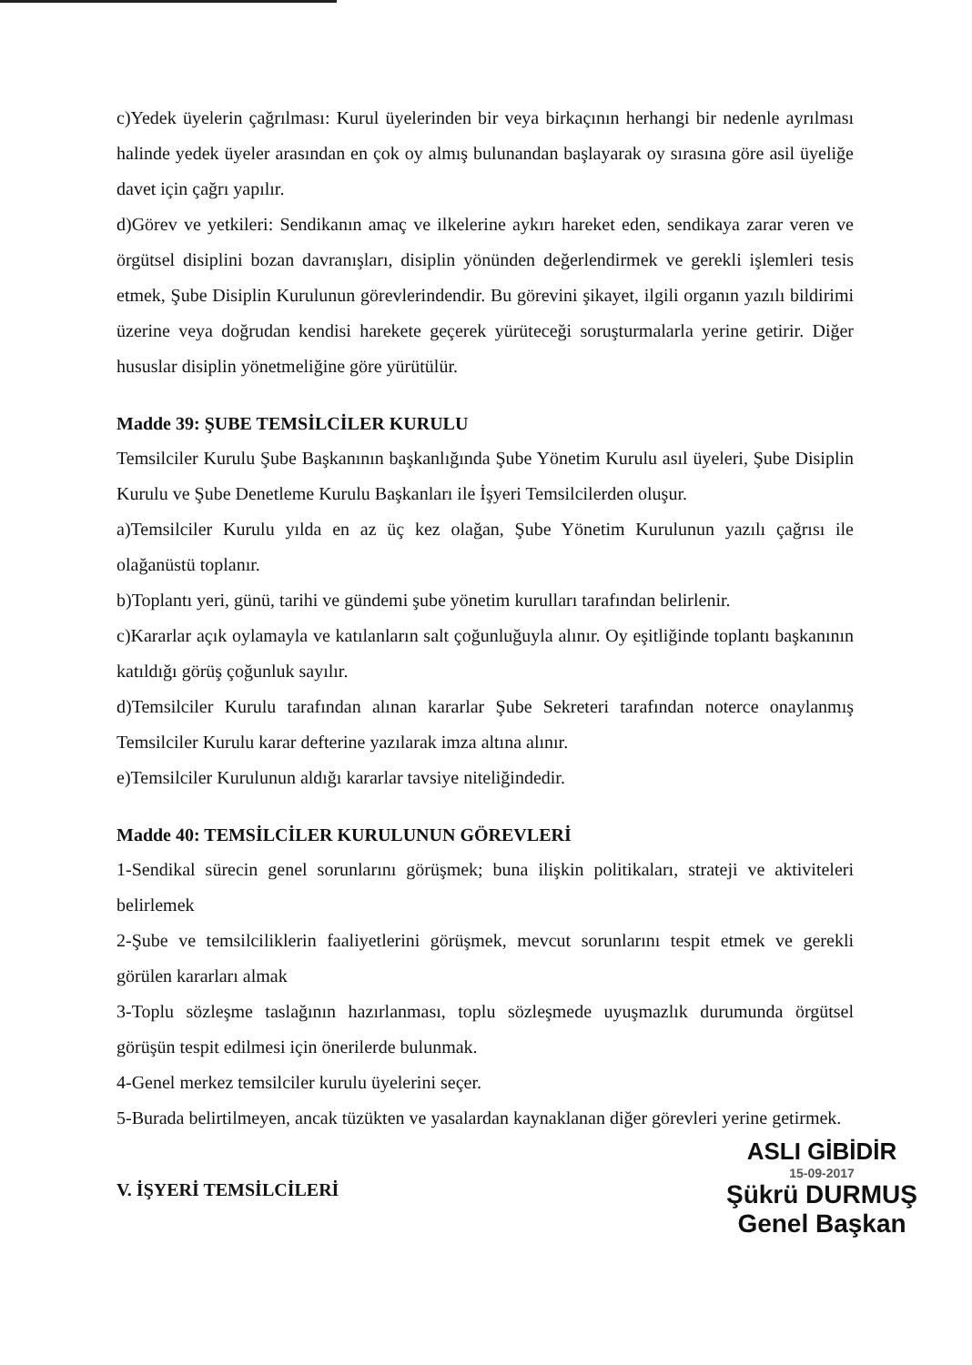c)Yedek üyelerin çağrılması: Kurul üyelerinden bir veya birkaçının herhangi bir nedenle ayrılması halinde yedek üyeler arasından en çok oy almış bulunandan başlayarak oy sırasına göre asil üyeliğe davet için çağrı yapılır.
d)Görev ve yetkileri: Sendikanın amaç ve ilkelerine aykırı hareket eden, sendikaya zarar veren ve örgütsel disiplini bozan davranışları, disiplin yönünden değerlendirmek ve gerekli işlemleri tesis etmek, Şube Disiplin Kurulunun görevlerindendir. Bu görevini şikayet, ilgili organın yazılı bildirimi üzerine veya doğrudan kendisi harekete geçerek yürüteceği soruşturmalarla yerine getirir. Diğer hususlar disiplin yönetmeliğine göre yürütülür.
Madde 39: ŞUBE TEMSİLCİLER KURULU
Temsilciler Kurulu Şube Başkanının başkanlığında Şube Yönetim Kurulu asıl üyeleri, Şube Disiplin Kurulu ve Şube Denetleme Kurulu Başkanları ile İşyeri Temsilcilerden oluşur.
a)Temsilciler Kurulu yılda en az üç kez olağan, Şube Yönetim Kurulunun yazılı çağrısı ile olağanüstü toplanır.
b)Toplantı yeri, günü, tarihi ve gündemi şube yönetim kurulları tarafından belirlenir.
c)Kararlar açık oylamayla ve katılanların salt çoğunluğuyla alınır. Oy eşitliğinde toplantı başkanının katıldığı görüş çoğunluk sayılır.
d)Temsilciler Kurulu tarafından alınan kararlar Şube Sekreteri tarafından noterce onaylanmış Temsilciler Kurulu karar defterine yazılarak imza altına alınır.
e)Temsilciler Kurulunun aldığı kararlar tavsiye niteliğindedir.
Madde 40: TEMSİLCİLER KURULUNUN GÖREVLERİ
1-Sendikal sürecin genel sorunlarını görüşmek; buna ilişkin politikaları, strateji ve aktiviteleri belirlemek
2-Şube ve temsilciliklerin faaliyetlerini görüşmek, mevcut sorunlarını tespit etmek ve gerekli görülen kararları almak
3-Toplu sözleşme taslağının hazırlanması, toplu sözleşmede uyuşmazlık durumunda örgütsel görüşün tespit edilmesi için önerilerde bulunmak.
4-Genel merkez temsilciler kurulu üyelerini seçer.
5-Burada belirtilmeyen, ancak tüzükten ve yasalardan kaynaklanan diğer görevleri yerine getirmek.
V. İŞYERİ TEMSİLCİLERİ
ASLI GİBİDİR
15-09-2017
Şükrü DURMUŞ
Genel Başkan